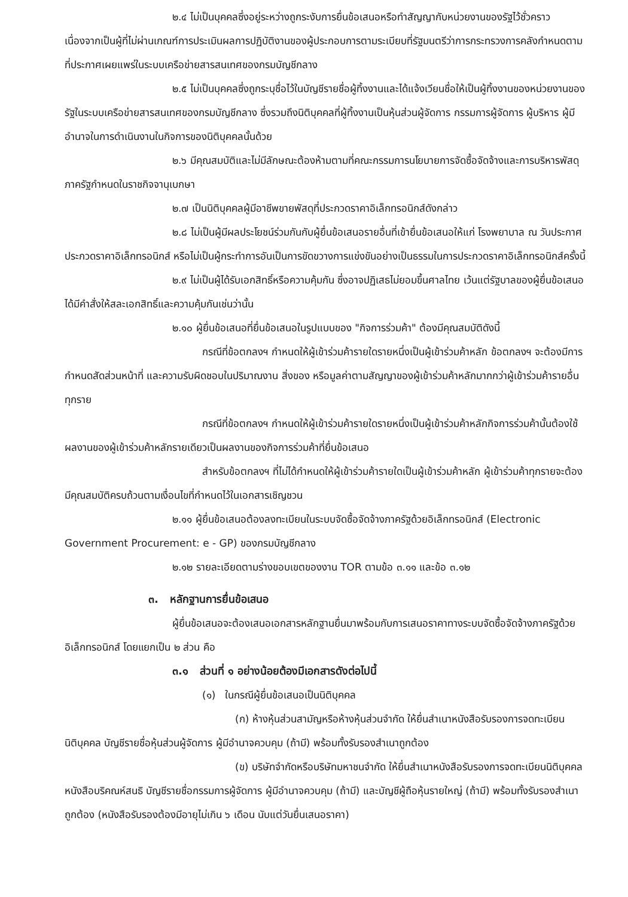๒.๔ ไม่เป็นบุคคลซึ่งอยู่ระหว่างถูกระงับการยื่นข้อเสนอหรือทำสัญญากับหน่วยงานของรัฐไว้ชั่วคราว เนื่องจากเป็นผู้ที่ไม่ผ่านเกณฑ์การประเมินผลการปฏิบัติงานของผู้ประกอบการตามระเบียบที่รัฐมนตรีว่าการกระทรวงการคลังกำหนดตามที่ประกาศเผยแพร่ในระบบเครือข่ายสารสนเทศของกรมบัญชีกลาง
๒.๕ ไม่เป็นบุคคลซึ่งถูกระบุชื่อไว้ในบัญชีรายชื่อผู้ทิ้งงานและได้แจ้งเวียนชื่อให้เป็นผู้ทิ้งงานของหน่วยงานของรัฐในระบบเครือข่ายสารสนเทศของกรมบัญชีกลาง ซึ่งรวมถึงนิติบุคคลที่ผู้ทิ้งงานเป็นหุ้นส่วนผู้จัดการ กรรมการผู้จัดการ ผู้บริหาร ผู้มีอำนาจในการดำเนินงานในกิจการของนิติบุคคลนั้นด้วย
๒.๖ มีคุณสมบัติและไม่มีลักษณะต้องห้ามตามที่คณะกรรมการนโยบายการจัดซื้อจัดจ้างและการบริหารพัสดุภาครัฐกำหนดในราชกิจจานุเบกษา
๒.๗ เป็นนิติบุคคลผู้มีอาชีพขายพัสดุที่ประกวดราคาอิเล็กทรอนิกส์ดังกล่าว
๒.๘ ไม่เป็นผู้มีผลประโยชน์ร่วมกันกับผู้ยื่นข้อเสนอรายอื่นที่เข้ายื่นข้อเสนอให้แก่ โรงพยาบาล ณ วันประกาศประกวดราคาอิเล็กทรอนิกส์ หรือไม่เป็นผู้กระทำการอันเป็นการขัดขวางการแข่งขันอย่างเป็นธรรมในการประกวดราคาอิเล็กทรอนิกส์ครั้งนี้
๒.๙ ไม่เป็นผู้ได้รับเอกสิทธิ์หรือความคุ้มกัน ซึ่งอาจปฏิเสธไม่ยอมขึ้นศาลไทย เว้นแต่รัฐบาลของผู้ยื่นข้อเสนอได้มีคำสั่งให้สละเอกสิทธิ์และความคุ้มกันเช่นว่านั้น
๒.๑๐ ผู้ยื่นข้อเสนอที่ยื่นข้อเสนอในรูปแบบของ "กิจการร่วมค้า" ต้องมีคุณสมบัติดังนี้
กรณีที่ข้อตกลงฯ กำหนดให้ผู้เข้าร่วมค้ารายใดรายหนึ่งเป็นผู้เข้าร่วมค้าหลัก ข้อตกลงฯ จะต้องมีการกำหนดสัดส่วนหน้าที่ และความรับผิดชอบในปริมาณงาน สิ่งของ หรือมูลค่าตามสัญญาของผู้เข้าร่วมค้าหลักมากกว่าผู้เข้าร่วมค้ารายอื่นทุกราย
กรณีที่ข้อตกลงฯ กำหนดให้ผู้เข้าร่วมค้ารายใดรายหนึ่งเป็นผู้เข้าร่วมค้าหลักกิจการร่วมค้านั้นต้องใช้ผลงานของผู้เข้าร่วมค้าหลักรายเดียวเป็นผลงานของกิจการร่วมค้าที่ยื่นข้อเสนอ
สำหรับข้อตกลงฯ ที่ไม่ได้กำหนดให้ผู้เข้าร่วมค้ารายใดเป็นผู้เข้าร่วมค้าหลัก ผู้เข้าร่วมค้าทุกรายจะต้องมีคุณสมบัติครบถ้วนตามเงื่อนไขที่กำหนดไว้ในเอกสารเชิญชวน
๒.๑๑ ผู้ยื่นข้อเสนอต้องลงทะเบียนในระบบจัดซื้อจัดจ้างภาครัฐด้วยอิเล็กทรอนิกส์ (Electronic Government Procurement: e - GP) ของกรมบัญชีกลาง
๒.๑๒ รายละเอียดตามร่างขอบเขตของงาน TOR ตามข้อ ๓.๑๑ และข้อ ๓.๑๒
๓. หลักฐานการยื่นข้อเสนอ
ผู้ยื่นข้อเสนอจะต้องเสนอเอกสารหลักฐานยื่นมาพร้อมกับการเสนอราคาทางระบบจัดซื้อจัดจ้างภาครัฐด้วยอิเล็กทรอนิกส์ โดยแยกเป็น ๒ ส่วน คือ
๓.๑ ส่วนที่ ๑ อย่างน้อยต้องมีเอกสารดังต่อไปนี้
(๑) ในกรณีผู้ยื่นข้อเสนอเป็นนิติบุคคล
(ก) ห้างหุ้นส่วนสามัญหรือห้างหุ้นส่วนจำกัด ให้ยื่นสำเนาหนังสือรับรองการจดทะเบียนนิติบุคคล บัญชีรายชื่อหุ้นส่วนผู้จัดการ ผู้มีอำนาจควบคุม (ถ้ามี) พร้อมทั้งรับรองสำเนาถูกต้อง
(ข) บริษัทจำกัดหรือบริษัทมหาชนจำกัด ให้ยื่นสำเนาหนังสือรับรองการจดทะเบียนนิติบุคคล หนังสือบริคณห์สนธิ บัญชีรายชื่อกรรมการผู้จัดการ ผู้มีอำนาจควบคุม (ถ้ามี) และบัญชีผู้ถือหุ้นรายใหญ่ (ถ้ามี) พร้อมทั้งรับรองสำเนาถูกต้อง (หนังสือรับรองต้องมีอายุไม่เกิน ๖ เดือน นับแต่วันยื่นเสนอราคา)